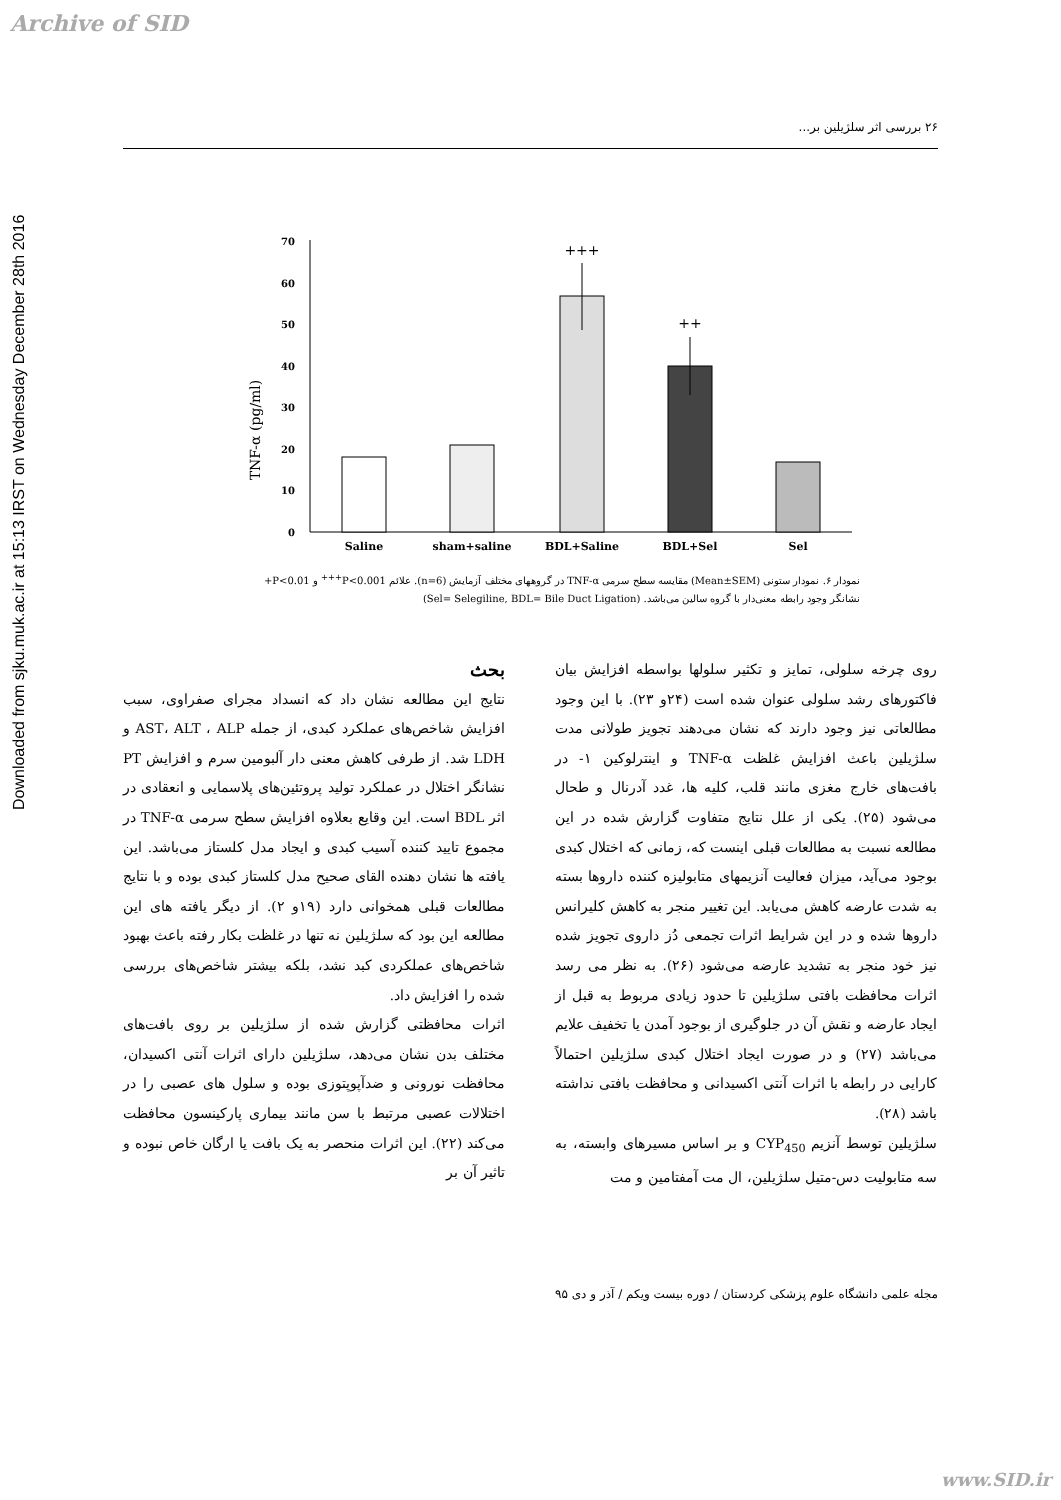Archive of SID
Downloaded from sjku.muk.ac.ir at 15:13 IRST on Wednesday December 28th 2016
۲۶ بررسی اثر سلژیلین بر...
TNF-α (pg/ml)
0
10
20
30
40
50
60
70
+++
++
Saline
sham+saline
BDL+Saline
BDL+Sel
Sel
نمودار ۶. نمودار ستونی (Mean±SEM) مقایسه سطح سرمی TNF-α در گروههای مختلف آزمایش (n=6). علائم P<0.001<sup>+++</sup> و P<0.01+ نشانگر وجود رابطه معنی‌دار با گروه سالین می‌باشد. (Sel= Selegiline, BDL= Bile Duct Ligation)
بحث
نتایج این مطالعه نشان داد که انسداد مجرای صفراوی، سبب افزایش شاخص‌های عملکرد کبدی، از جمله AST، ALT ، ALP و LDH شد. از طرفی کاهش معنی دار آلبومین سرم و افزایش PT نشانگر اختلال در عملکرد تولید پروتئین‌های پلاسمایی و انعقادی در اثر BDL است. این وقایع بعلاوه افزایش سطح سرمی TNF-α در مجموع تایید کننده آسیب کبدی و ایجاد مدل کلستاز می‌باشد. این یافته ها نشان دهنده القای صحیح مدل کلستاز کبدی بوده و با نتایج مطالعات قبلی همخوانی دارد (۱۹و ۲). از دیگر یافته ‌های این مطالعه این بود که سلژیلین نه تنها در غلظت بکار رفته باعث بهبود شاخص‌های عملکردی کبد نشد، بلکه بیشتر شاخص‌های بررسی شده را افزایش داد.
اثرات محافظتی گزارش شده از سلژیلین بر روی بافت‌های مختلف بدن نشان می‌دهد، سلژیلین دارای اثرات آنتی ‌اکسیدان، محافظت نورونی و ضدآپوپتوزی بوده و سلول‌ های عصبی را در اختلالات عصبی مرتبط با سن مانند بیماری پارکینسون محافظت می‌کند (۲۲). این اثرات منحصر به یک بافت یا ارگان خاص نبوده و تاثیر آن بر
روی چرخه سلولی، تمایز و تکثیر سلولها بواسطه افزایش بیان فاکتورهای رشد سلولی عنوان شده است (۲۴و ۲۳). با این وجود مطالعاتی نیز وجود دارند که نشان می‌دهند تجویز طولانی مدت سلژیلین باعث افزایش غلظت TNF-α و اینترلوکین ۱- در بافت‌های خارج مغزی مانند قلب، کلیه ها، غدد آدرنال و طحال می‌شود (۲۵). یکی از علل نتایج متفاوت گزارش شده در این مطالعه نسبت به مطالعات قبلی اینست که، زمانی که اختلال کبدی بوجود می‌آید، میزان فعالیت آنزیمهای متابولیزه کننده داروها بسته به شدت عارضه کاهش می‌یابد. این تغییر منجر به کاهش کلیرانس داروها شده و در این شرایط اثرات تجمعی دُز داروی تجویز شده نیز خود منجر به تشدید عارضه می‌شود (۲۶). به نظر می رسد اثرات محافظت بافتی سلژیلین تا حدود زیادی مربوط به قبل از ایجاد عارضه و نقش آن در جلوگیری از بوجود آمدن یا تخفیف علایم می‌باشد (۲۷) و در صورت ایجاد اختلال کبدی سلژیلین احتمالاً کارایی در رابطه با اثرات آنتی اکسیدانی و محافظت بافتی نداشته باشد (۲۸).
سلژیلین توسط آنزیم CYP<sub>450</sub> و بر اساس مسیرهای وابسته، به سه متابولیت دس-متیل سلژیلین، ال مت آمفتامین و مت
مجله علمی دانشگاه علوم پزشکی کردستان / دوره بیست ویکم / آذر و دی ۹۵
www.SID.ir